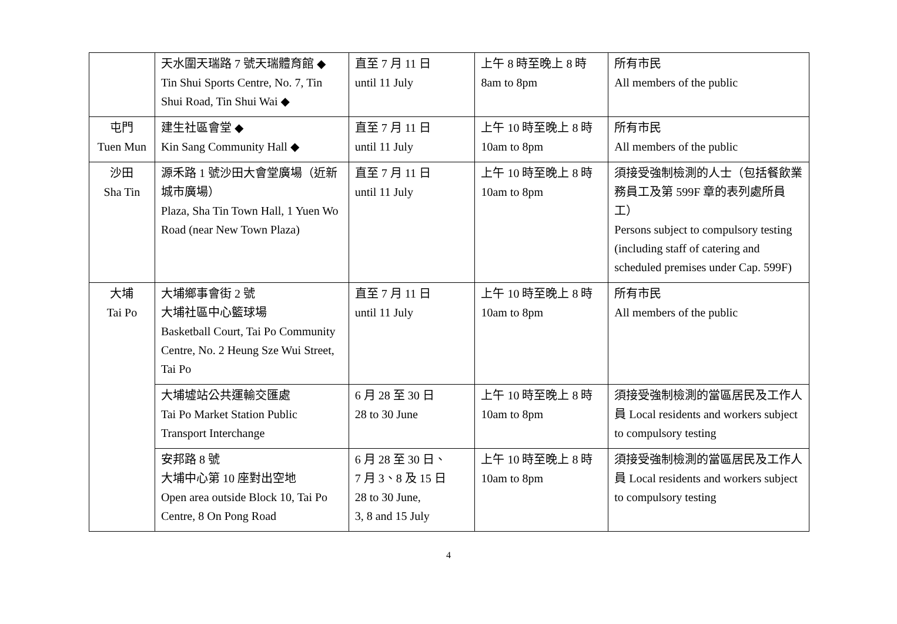| | 天水圍天瑞路 7 號天瑞體育館 ◆ Tin Shui Sports Centre, No. 7, Tin Shui Road, Tin Shui Wai ◆ | 直至 7 月 11 日 until 11 July | 上午 8 時至晚上 8 時 8am to 8pm | 所有市民 All members of the public |
| 屯門 Tuen Mun | 建生社區會堂 ◆ Kin Sang Community Hall ◆ | 直至 7 月 11 日 until 11 July | 上午 10 時至晚上 8 時 10am to 8pm | 所有市民 All members of the public |
| 沙田 Sha Tin | 源禾路 1 號沙田大會堂廣場（近新城市廣場） Plaza, Sha Tin Town Hall, 1 Yuen Wo Road (near New Town Plaza) | 直至 7 月 11 日 until 11 July | 上午 10 時至晚上 8 時 10am to 8pm | 須接受強制檢測的人士（包括餐飲業務員工及第 599F 章的表列處所員工） Persons subject to compulsory testing (including staff of catering and scheduled premises under Cap. 599F) |
| 大埔 Tai Po | 大埔鄉事會街 2 號 大埔社區中心籃球場 Basketball Court, Tai Po Community Centre, No. 2 Heung Sze Wui Street, Tai Po | 直至 7 月 11 日 until 11 July | 上午 10 時至晚上 8 時 10am to 8pm | 所有市民 All members of the public |
| | 大埔墟站公共運輸交匯處 Tai Po Market Station Public Transport Interchange | 6 月 28 至 30 日 28 to 30 June | 上午 10 時至晚上 8 時 10am to 8pm | 須接受強制檢測的當區居民及工作人員 Local residents and workers subject to compulsory testing |
| | 安邦路 8 號 大埔中心第 10 座對出空地 Open area outside Block 10, Tai Po Centre, 8 On Pong Road | 6 月 28 至 30 日、 7 月 3、8 及 15 日 28 to 30 June, 3, 8 and 15 July | 上午 10 時至晚上 8 時 10am to 8pm | 須接受強制檢測的當區居民及工作人員 Local residents and workers subject to compulsory testing |
4